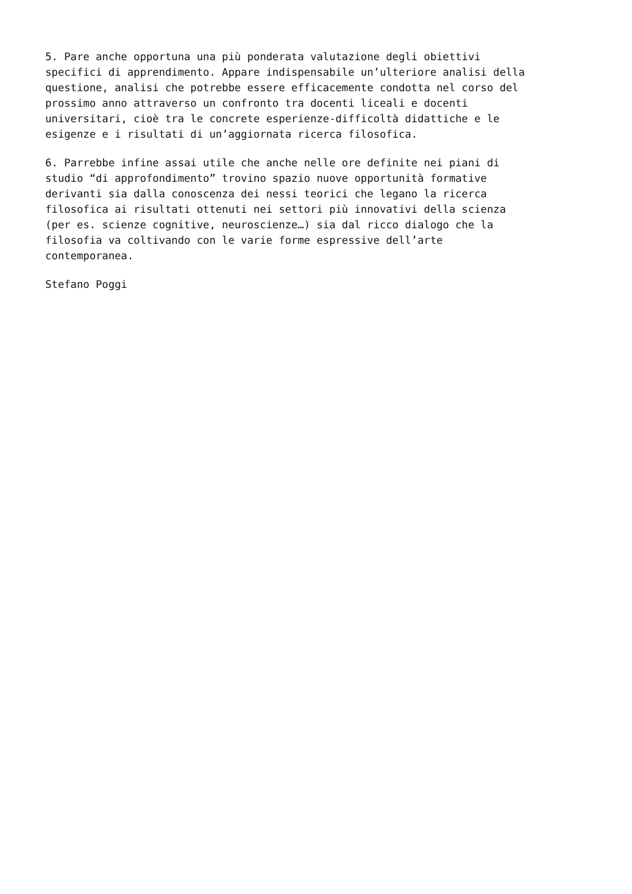5. Pare anche opportuna una più ponderata valutazione degli obiettivi specifici di apprendimento. Appare indispensabile un’ulteriore analisi della questione, analisi che potrebbe essere efficacemente condotta nel corso del prossimo anno attraverso un confronto tra docenti liceali e docenti universitari, cioè tra le concrete esperienze-difficoltà didattiche e le esigenze e i risultati di un’aggiornata ricerca filosofica.
6. Parrebbe infine assai utile che anche nelle ore definite nei piani di studio “di approfondimento” trovino spazio nuove opportunità formative derivanti sia dalla conoscenza dei nessi teorici che legano la ricerca filosofica ai risultati ottenuti nei settori più innovativi della scienza (per es. scienze cognitive, neuroscienze…) sia dal ricco dialogo che la filosofia va coltivando con le varie forme espressive dell’arte contemporanea.
Stefano Poggi